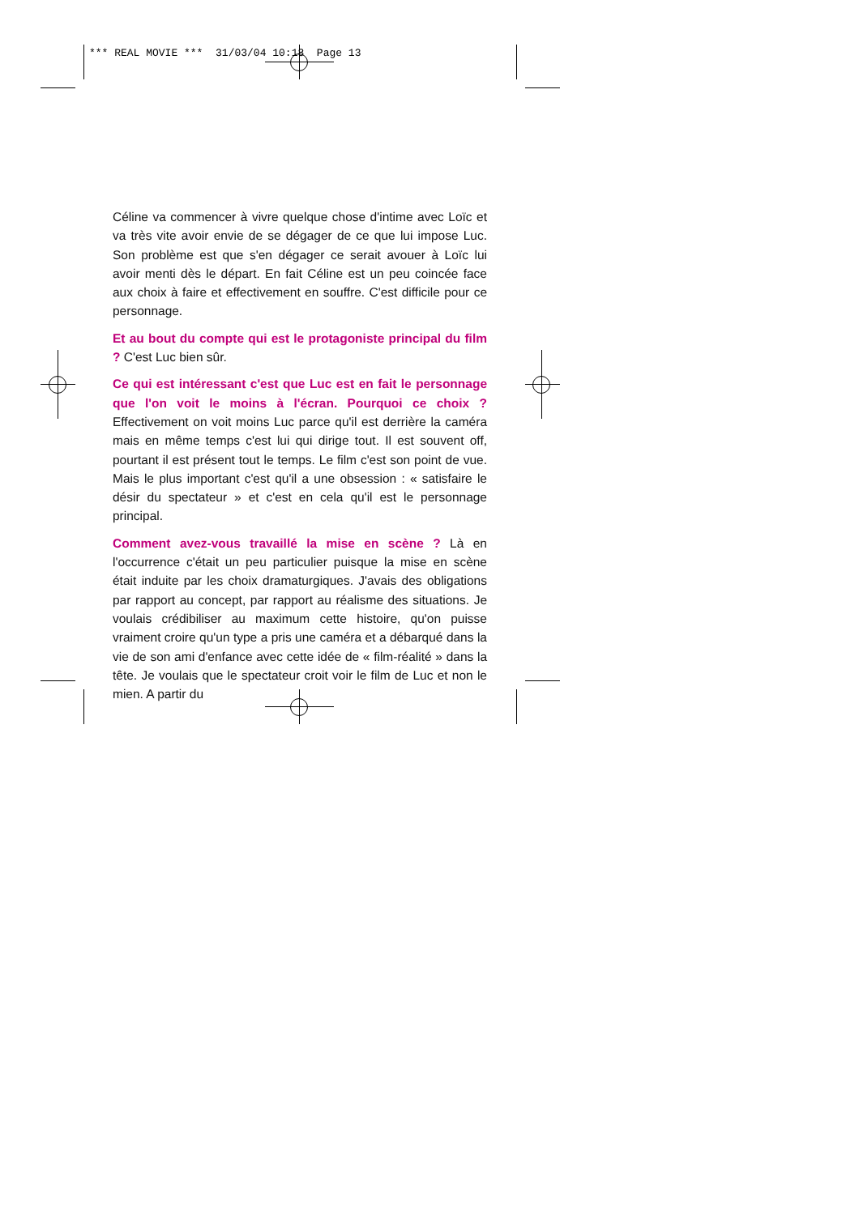*** REAL MOVIE *** 31/03/04 10:18 Page 13
Céline va commencer à vivre quelque chose d'intime avec Loïc et va très vite avoir envie de se dégager de ce que lui impose Luc. Son problème est que s'en dégager ce serait avouer à Loïc lui avoir menti dès le départ. En fait Céline est un peu coincée face aux choix à faire et effectivement en souffre. C'est difficile pour ce personnage.
Et au bout du compte qui est le protagoniste principal du film ? C'est Luc bien sûr.
Ce qui est intéressant c'est que Luc est en fait le personnage que l'on voit le moins à l'écran. Pourquoi ce choix ? Effectivement on voit moins Luc parce qu'il est derrière la caméra mais en même temps c'est lui qui dirige tout. Il est souvent off, pourtant il est présent tout le temps. Le film c'est son point de vue. Mais le plus important c'est qu'il a une obsession : « satisfaire le désir du spectateur » et c'est en cela qu'il est le personnage principal.
Comment avez-vous travaillé la mise en scène ? Là en l'occurrence c'était un peu particulier puisque la mise en scène était induite par les choix dramaturgiques. J'avais des obligations par rapport au concept, par rapport au réalisme des situations. Je voulais crédibiliser au maximum cette histoire, qu'on puisse vraiment croire qu'un type a pris une caméra et a débarqué dans la vie de son ami d'enfance avec cette idée de « film-réalité » dans la tête. Je voulais que le spectateur croit voir le film de Luc et non le mien. A partir du